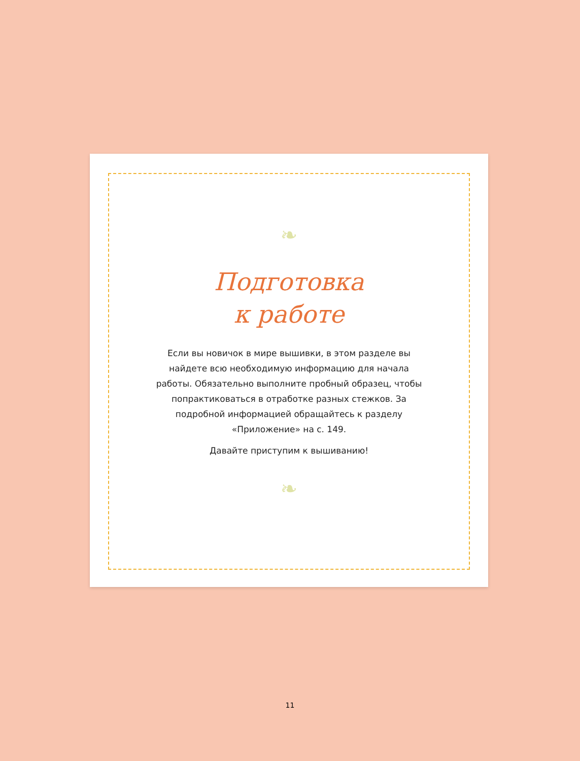❧
Подготовка
к работе
Если вы новичок в мире вышивки, в этом разделе вы найдете всю необходимую информацию для начала работы. Обязательно выполните пробный образец, чтобы попрактиковаться в отработке разных стежков. За подробной информацией обращайтесь к разделу «Приложение» на с. 149.
Давайте приступим к вышиванию!
❧
11